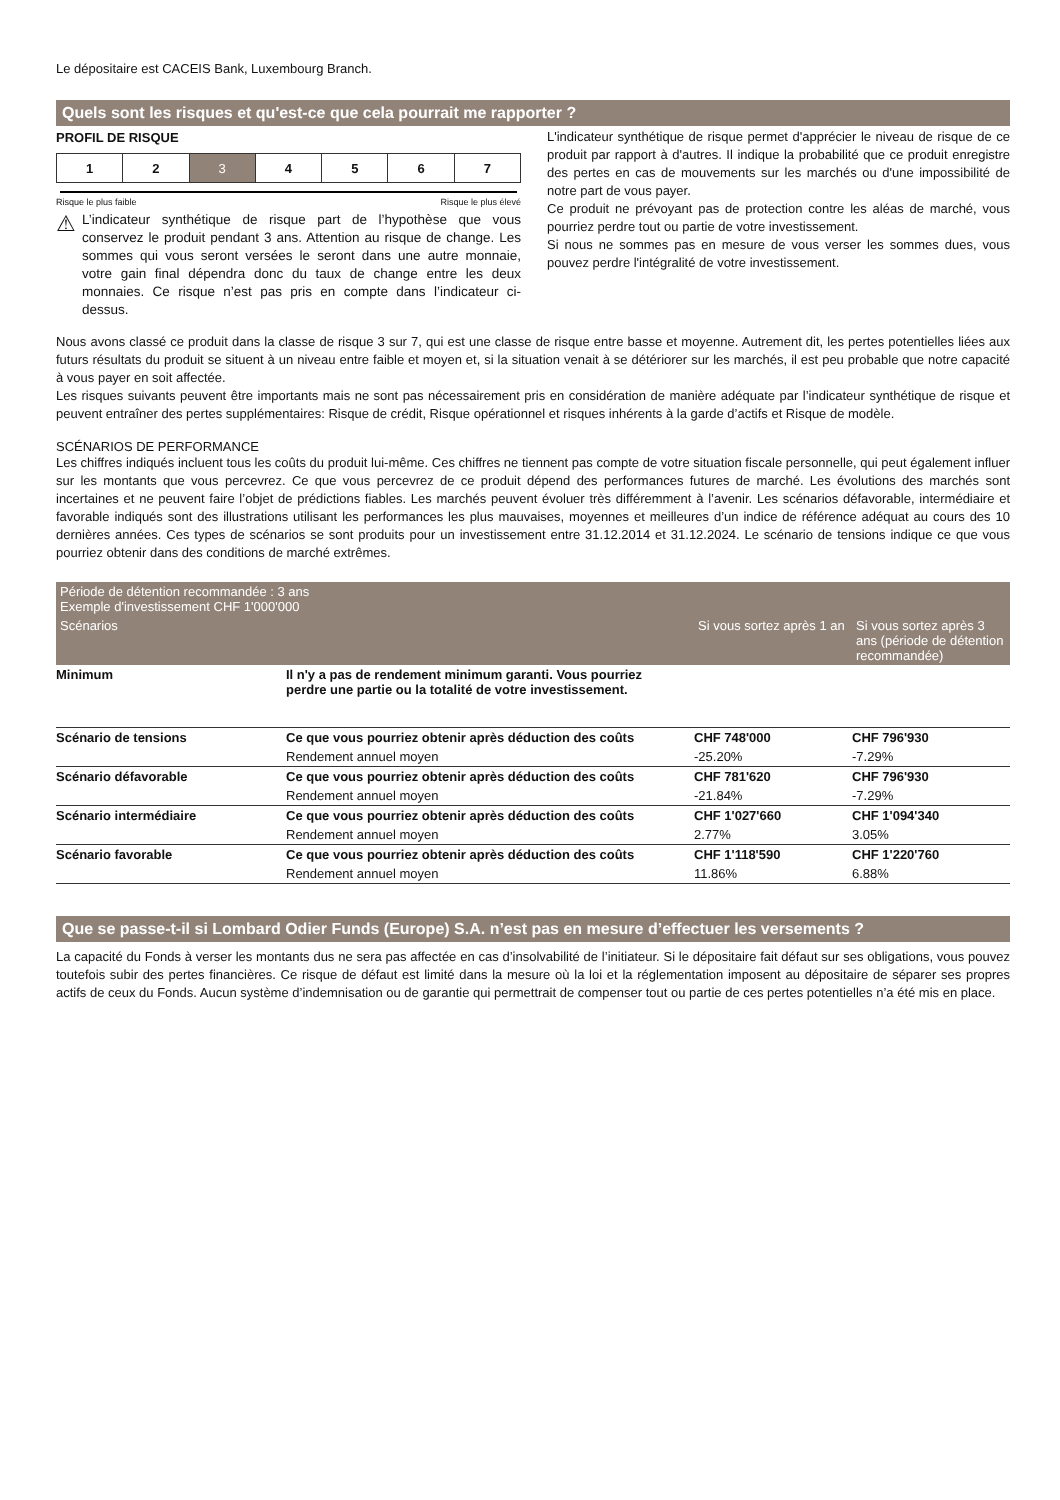Le dépositaire est CACEIS Bank, Luxembourg Branch.
Quels sont les risques et qu'est-ce que cela pourrait me rapporter ?
PROFIL DE RISQUE
| 1 | 2 | 3 | 4 | 5 | 6 | 7 |
Risque le plus faible Risque le plus élevé
⚠
L’indicateur synthétique de risque part de l’hypothèse que vous conservez le produit pendant 3 ans. Attention au risque de change. Les sommes qui vous seront versées le seront dans une autre monnaie, votre gain final dépendra donc du taux de change entre les deux monnaies. Ce risque n’est pas pris en compte dans l’indicateur ci-dessus.
L'indicateur synthétique de risque permet d'apprécier le niveau de risque de ce produit par rapport à d'autres. Il indique la probabilité que ce produit enregistre des pertes en cas de mouvements sur les marchés ou d'une impossibilité de notre part de vous payer.
Ce produit ne prévoyant pas de protection contre les aléas de marché, vous pourriez perdre tout ou partie de votre investissement.
Si nous ne sommes pas en mesure de vous verser les sommes dues, vous pouvez perdre l'intégralité de votre investissement.
Nous avons classé ce produit dans la classe de risque 3 sur 7, qui est une classe de risque entre basse et moyenne. Autrement dit, les pertes potentielles liées aux futurs résultats du produit se situent à un niveau entre faible et moyen et, si la situation venait à se détériorer sur les marchés, il est peu probable que notre capacité à vous payer en soit affectée.
Les risques suivants peuvent être importants mais ne sont pas nécessairement pris en considération de manière adéquate par l’indicateur synthétique de risque et peuvent entraîner des pertes supplémentaires: Risque de crédit, Risque opérationnel et risques inhérents à la garde d’actifs et Risque de modèle.
SCÉNARIOS DE PERFORMANCE
Les chiffres indiqués incluent tous les coûts du produit lui-même. Ces chiffres ne tiennent pas compte de votre situation fiscale personnelle, qui peut également influer sur les montants que vous percevrez. Ce que vous percevrez de ce produit dépend des performances futures de marché. Les évolutions des marchés sont incertaines et ne peuvent faire l’objet de prédictions fiables. Les marchés peuvent évoluer très différemment à l’avenir. Les scénarios défavorable, intermédiaire et favorable indiqués sont des illustrations utilisant les performances les plus mauvaises, moyennes et meilleures d’un indice de référence adéquat au cours des 10 dernières années. Ces types de scénarios se sont produits pour un investissement entre 31.12.2014 et 31.12.2024. Le scénario de tensions indique ce que vous pourriez obtenir dans des conditions de marché extrêmes.
| Période de détention recommandée : 3 ans Exemple d'investissement CHF 1'000'000 | | | |
| --- | --- | --- | --- |
| Scénarios | | Si vous sortez après 1 an | Si vous sortez après 3 ans (période de détention recommandée) |
| Minimum | Il n'y a pas de rendement minimum garanti. Vous pourriez perdre une partie ou la totalité de votre investissement. | | |
| Scénario de tensions | Ce que vous pourriez obtenir après déduction des coûts | CHF 748'000 | CHF 796'930 |
| | Rendement annuel moyen | -25.20% | -7.29% |
| Scénario défavorable | Ce que vous pourriez obtenir après déduction des coûts | CHF 781'620 | CHF 796'930 |
| | Rendement annuel moyen | -21.84% | -7.29% |
| Scénario intermédiaire | Ce que vous pourriez obtenir après déduction des coûts | CHF 1'027'660 | CHF 1'094'340 |
| | Rendement annuel moyen | 2.77% | 3.05% |
| Scénario favorable | Ce que vous pourriez obtenir après déduction des coûts | CHF 1'118'590 | CHF 1'220'760 |
| | Rendement annuel moyen | 11.86% | 6.88% |
Que se passe-t-il si Lombard Odier Funds (Europe) S.A. n’est pas en mesure d’effectuer les versements ?
La capacité du Fonds à verser les montants dus ne sera pas affectée en cas d’insolvabilité de l’initiateur. Si le dépositaire fait défaut sur ses obligations, vous pouvez toutefois subir des pertes financières. Ce risque de défaut est limité dans la mesure où la loi et la réglementation imposent au dépositaire de séparer ses propres actifs de ceux du Fonds. Aucun système d’indemnisation ou de garantie qui permettrait de compenser tout ou partie de ces pertes potentielles n’a été mis en place.